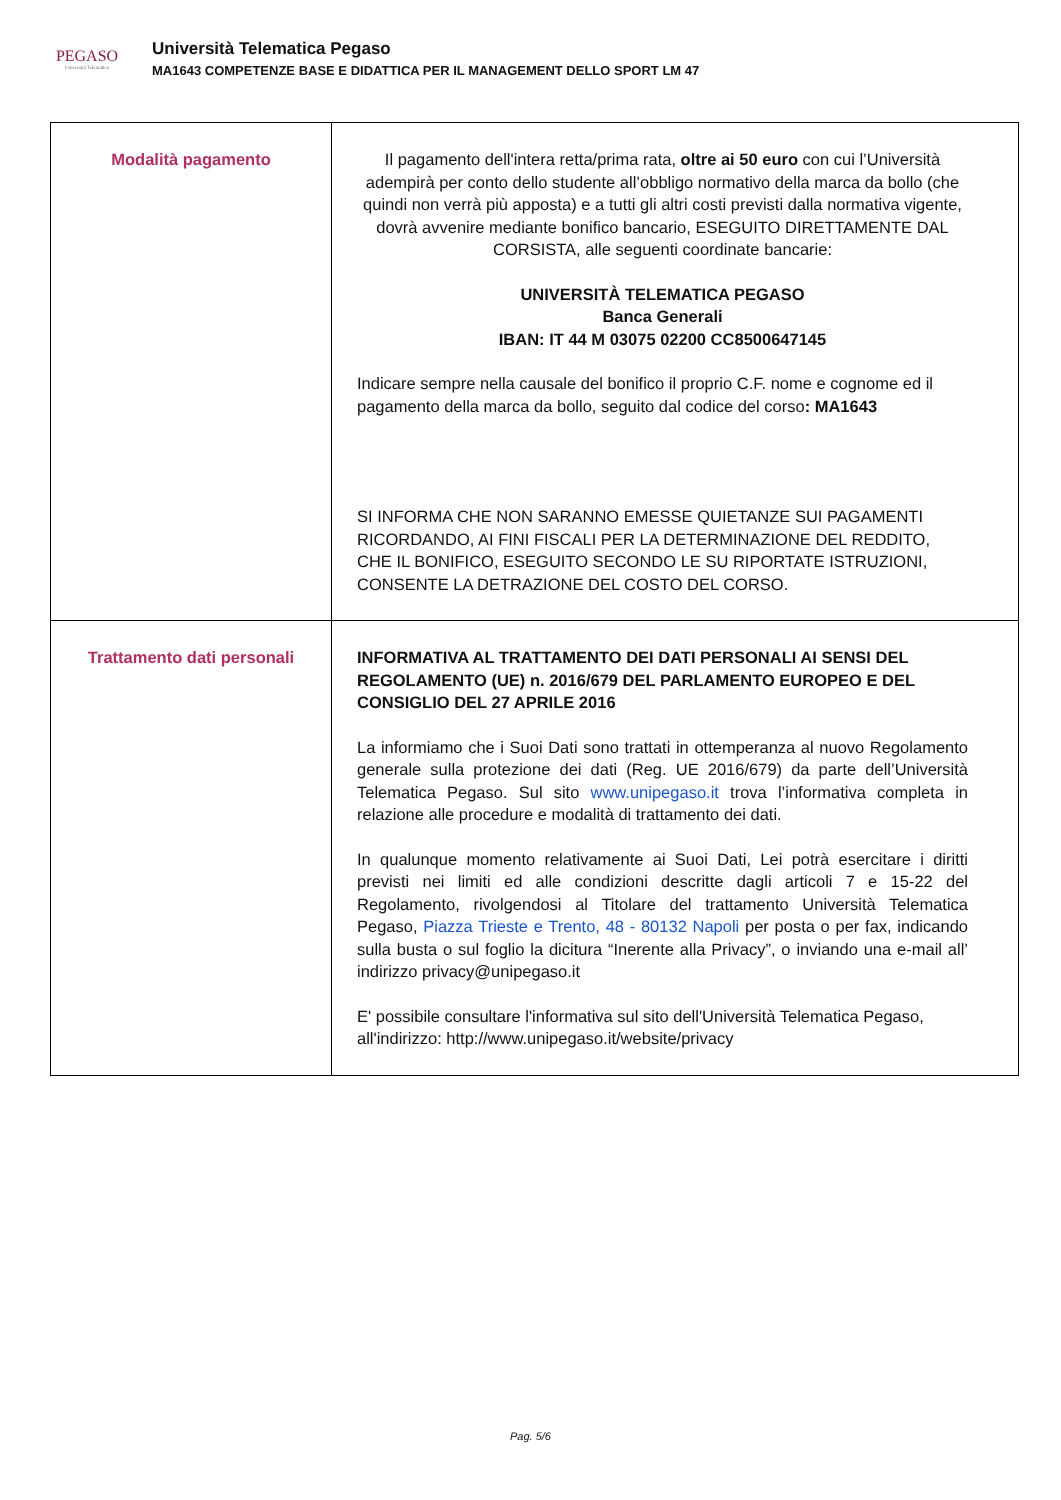PEGASO
Università Telematica
Università Telematica Pegaso
MA1643 COMPETENZE BASE E DIDATTICA PER IL MANAGEMENT DELLO SPORT LM 47
| Modalità pagamento | Il pagamento dell'intera retta/prima rata, oltre ai 50 euro con cui l’Università adempirà per conto dello studente all’obbligo normativo della marca da bollo (che quindi non verrà più apposta) e a tutti gli altri costi previsti dalla normativa vigente, dovrà avvenire mediante bonifico bancario, ESEGUITO DIRETTAMENTE DAL CORSISTA, alle seguenti coordinate bancarie: UNIVERSITÀ TELEMATICA PEGASO Banca Generali IBAN: IT 44 M 03075 02200 CC8500647145 Indicare sempre nella causale del bonifico il proprio C.F. nome e cognome ed il pagamento della marca da bollo, seguito dal codice del corso : MA1643 SI INFORMA CHE NON SARANNO EMESSE QUIETANZE SUI PAGAMENTI RICORDANDO, AI FINI FISCALI PER LA DETERMINAZIONE DEL REDDITO, CHE IL BONIFICO, ESEGUITO SECONDO LE SU RIPORTATE ISTRUZIONI, CONSENTE LA DETRAZIONE DEL COSTO DEL CORSO. |
| Trattamento dati personali | INFORMATIVA AL TRATTAMENTO DEI DATI PERSONALI AI SENSI DEL REGOLAMENTO (UE) n. 2016/679 DEL PARLAMENTO EUROPEO E DEL CONSIGLIO DEL 27 APRILE 2016 La informiamo che i Suoi Dati sono trattati in ottemperanza al nuovo Regolamento generale sulla protezione dei dati (Reg. UE 2016/679) da parte dell’Università Telematica Pegaso. Sul sito www.unipegaso.it trova l’informativa completa in relazione alle procedure e modalità di trattamento dei dati. In qualunque momento relativamente ai Suoi Dati, Lei potrà esercitare i diritti previsti nei limiti ed alle condizioni descritte dagli articoli 7 e 15-22 del Regolamento, rivolgendosi al Titolare del trattamento Università Telematica Pegaso, Piazza Trieste e Trento, 48 - 80132 Napoli per posta o per fax, indicando sulla busta o sul foglio la dicitura “Inerente alla Privacy”, o inviando una e-mail all’ indirizzo privacy@unipegaso.it E' possibile consultare l'informativa sul sito dell'Università Telematica Pegaso, all'indirizzo: http://www.unipegaso.it/website/privacy |
Pag. 5/6